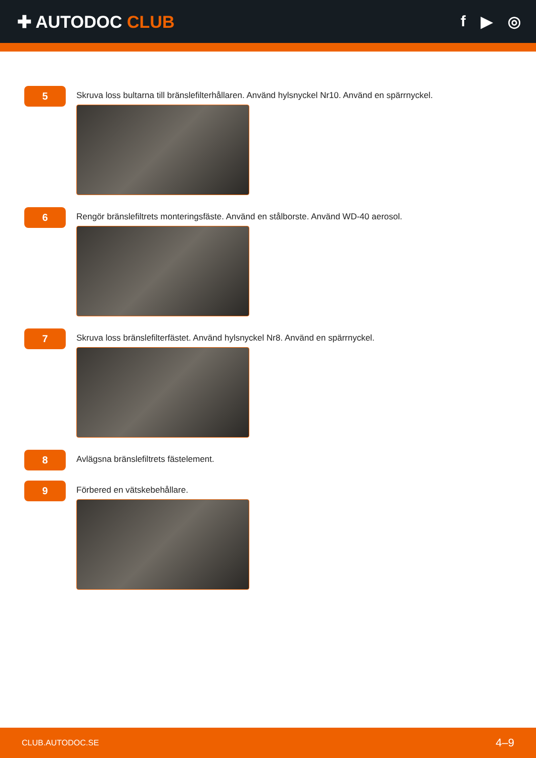✚ AUTODOC CLUB f ▶ ◎
5
Skruva loss bultarna till bränslefilterhållaren. Använd hylsnyckel Nr10. Använd en spärrnyckel.
6
Rengör bränslefiltrets monteringsfäste. Använd en stålborste. Använd WD-40 aerosol.
7
Skruva loss bränslefilterfästet. Använd hylsnyckel Nr8. Använd en spärrnyckel.
8
Avlägsna bränslefiltrets fästelement.
9
Förbered en vätskebehållare.
CLUB.AUTODOC.SE 4–9